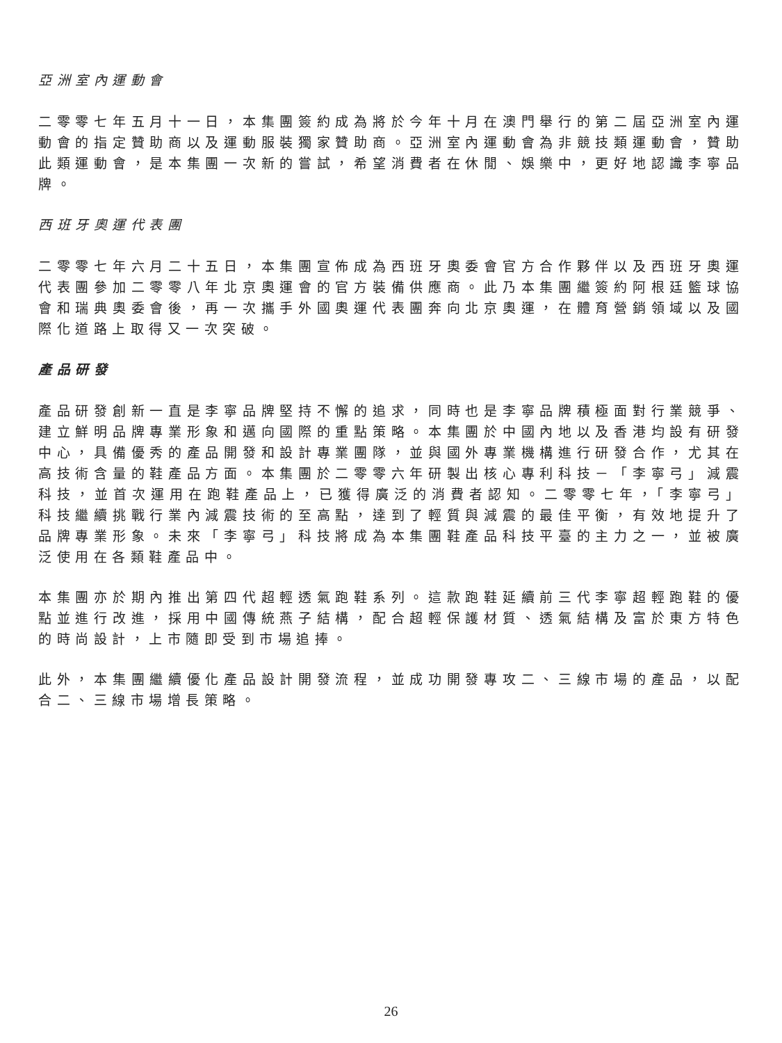亞洲室內運動會
二零零七年五月十一日，本集團簽約成為將於今年十月在澳門舉行的第二屆亞洲室內運動會的指定贊助商以及運動服裝獨家贊助商。亞洲室內運動會為非競技類運動會，贊助此類運動會，是本集團一次新的嘗試，希望消費者在休閒、娛樂中，更好地認識李寧品牌。
西班牙奧運代表團
二零零七年六月二十五日，本集團宣佈成為西班牙奧委會官方合作夥伴以及西班牙奧運代表團參加二零零八年北京奧運會的官方裝備供應商。此乃本集團繼簽約阿根廷籃球協會和瑞典奧委會後，再一次攜手外國奧運代表團奔向北京奧運，在體育營銷領域以及國際化道路上取得又一次突破。
產品研發
產品研發創新一直是李寧品牌堅持不懈的追求，同時也是李寧品牌積極面對行業競爭、建立鮮明品牌專業形象和邁向國際的重點策略。本集團於中國內地以及香港均設有研發中心，具備優秀的產品開發和設計專業團隊，並與國外專業機構進行研發合作，尤其在高技術含量的鞋產品方面。本集團於二零零六年研製出核心專利科技－「李寧弓」減震科技，並首次運用在跑鞋產品上，已獲得廣泛的消費者認知。二零零七年，「李寧弓」科技繼續挑戰行業內減震技術的至高點，達到了輕質與減震的最佳平衡，有效地提升了品牌專業形象。未來「李寧弓」科技將成為本集團鞋產品科技平臺的主力之一，並被廣泛使用在各類鞋產品中。
本集團亦於期內推出第四代超輕透氣跑鞋系列。這款跑鞋延續前三代李寧超輕跑鞋的優點並進行改進，採用中國傳統燕子結構，配合超輕保護材質、透氣結構及富於東方特色的時尚設計，上市隨即受到市場追捧。
此外，本集團繼續優化產品設計開發流程，並成功開發專攻二、三線市場的產品，以配合二、三線市場增長策略。
26